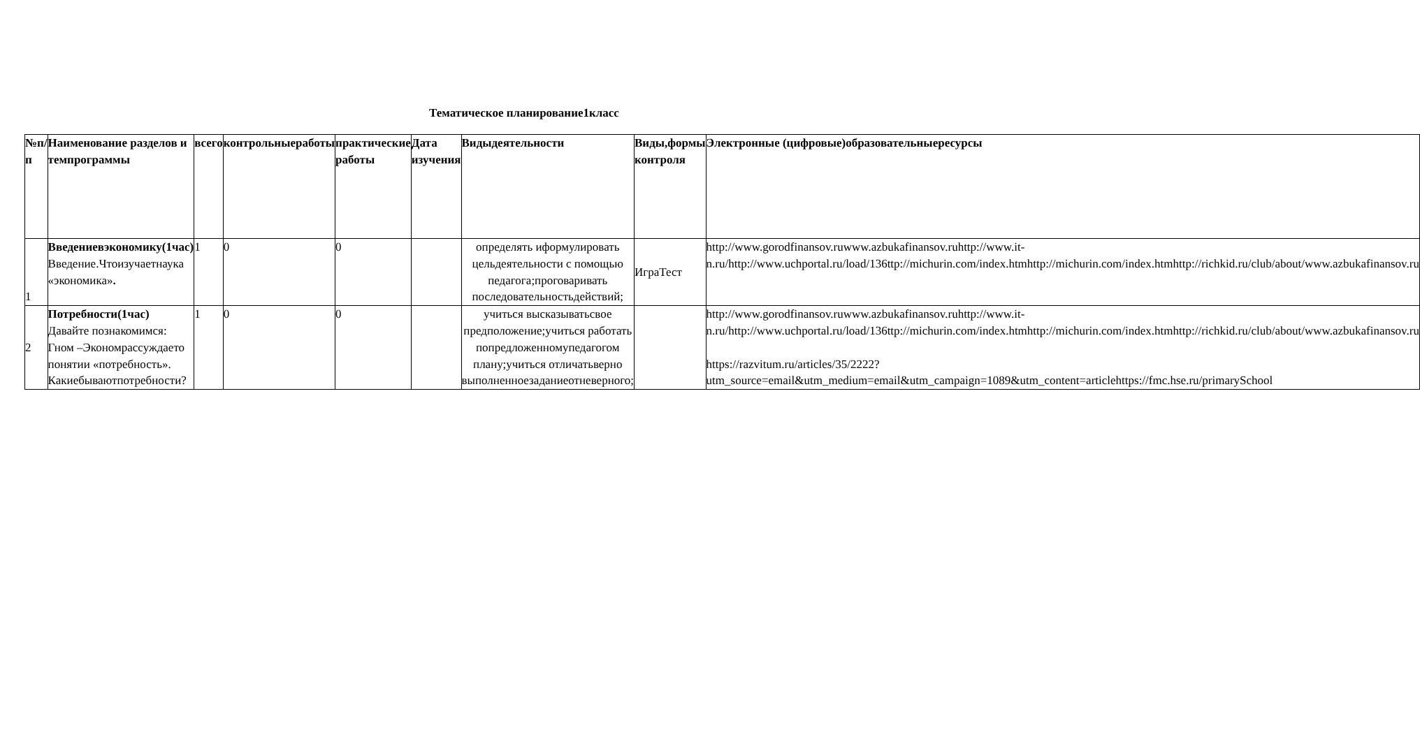Тематическое планирование1класс
| №п/п | Наименование разделов и темпрограммы | всего | контрольныеработы | практические работы | Дата изучения | Видыдеятельности | Виды,формы контроля | Электронные (цифровые)образовательныересурсы |
| --- | --- | --- | --- | --- | --- | --- | --- | --- |
| 1 | Введениевэкономику(1час) Введение.Чтоизучаетнаука «экономика» . | 1 | 0 | 0 | | определять иформулировать цельдеятельности с помощью педагога;проговаривать последовательностьдействий; | ИграТест | http://www.gorodfinansov.ruwww.azbukafinansov.ruhttp://www.it-n.ru/http://www.uchportal.ru/load/136ttp://michurin.com/index.htmhttp://michurin.com/index.htmhttp://richkid.ru/club/about/www.azbukafinansov.ru |
| 2 | Потребности(1час) Давайте познакомимся: Гном –Экономрассуждаето понятии «потребность». Какиебываютпотребности? | 1 | 0 | 0 | | учиться высказыватьсвое предположение;учиться работать попредложенномупедагогом плану;учиться отличатьверно выполненноезаданиеотневерного; | | http://www.gorodfinansov.ruwww.azbukafinansov.ruhttp://www.it-n.ru/http://www.uchportal.ru/load/136ttp://michurin.com/index.htmhttp://michurin.com/index.htmhttp://richkid.ru/club/about/www.azbukafinansov.ru https://razvitum.ru/articles/35/2222?utm_source=email&utm_medium=email&utm_campaign=1089&utm_content=articlehttps://fmc.hse.ru/primarySchool |